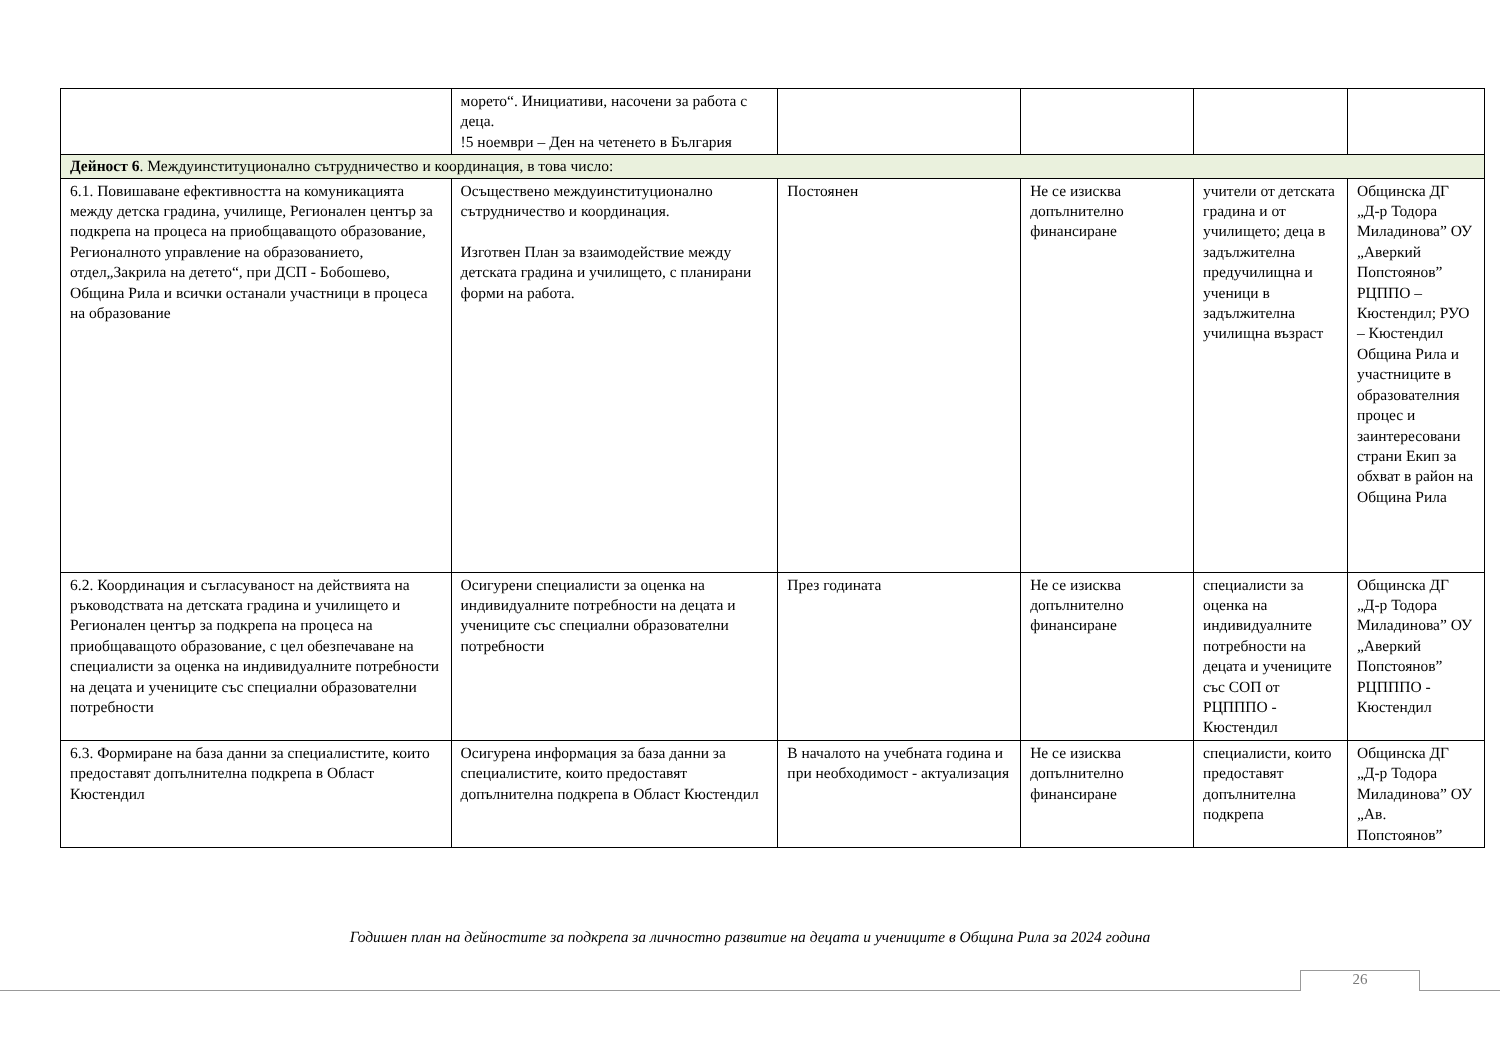| | морето“. Инициативи, насочени за работа с деца. !5 ноември – Ден на четенето в България | | | | |
| Дейност 6 . Междуинституционално сътрудничество и координация, в това число: | | | | | |
| 6.1. Повишаване ефективността на комуникацията между детска градина, училище, Регионален център за подкрепа на процеса на приобщаващото образование, Регионалното управление на образованието, отдел„Закрила на детето“, при ДСП - Бобошево, Община Рила и всички останали участници в процеса на образование | Осъществено междуинституционално сътрудничество и координация. Изготвен План за взаимодействие между детската градина и училището, с планирани форми на работа. | Постоянен | Не се изисква допълнително финансиране | учители от детската градина и от училището; деца в задължителна предучилищна и ученици в задължителна училищна възраст | Общинска ДГ „Д-р Тодора Миладинова” ОУ „Аверкий Попстоянов” РЦППО – Кюстендил; РУО – Кюстендил Община Рила и участниците в образователния процес и заинтересовани страни Екип за обхват в район на Община Рила |
| 6.2. Координация и съгласуваност на действията на ръководствата на детската градина и училището и Регионален център за подкрепа на процеса на приобщаващото образование, с цел обезпечаване на специалисти за оценка на индивидуалните потребности на децата и учениците със специални образователни потребности | Осигурени специалисти за оценка на индивидуалните потребности на децата и учениците със специални образователни потребности | През годината | Не се изисква допълнително финансиране | специалисти за оценка на индивидуалните потребности на децата и учениците със СОП от РЦПППО - Кюстендил | Общинска ДГ „Д-р Тодора Миладинова” ОУ „Аверкий Попстоянов” РЦПППО - Кюстендил |
| 6.3. Формиране на база данни за специалистите, които предоставят допълнителна подкрепа в Област Кюстендил | Осигурена информация за база данни за специалистите, които предоставят допълнителна подкрепа в Област Кюстендил | В началото на учебната година и при необходимост - актуализация | Не се изисква допълнително финансиране | специалисти, които предоставят допълнителна подкрепа | Общинска ДГ „Д-р Тодора Миладинова” ОУ „Ав. Попстоянов” |
Годишен план на дейностите за подкрепа за личностно развитие на децата и учениците в Община Рила за 2024 година
26